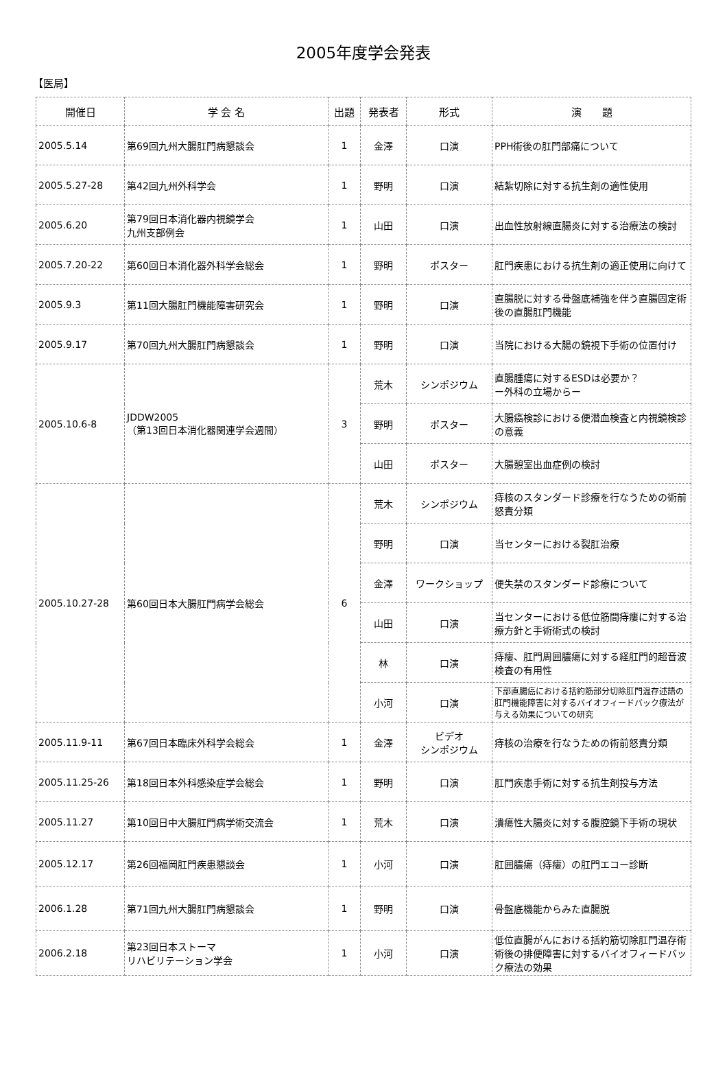2005年度学会発表
【医局】
| 開催日 | 学 会 名 | 出題 | 発表者 | 形式 | 演 題 |
| --- | --- | --- | --- | --- | --- |
| 2005.5.14 | 第69回九州大腸肛門病懇談会 | 1 | 金澤 | 口演 | PPH術後の肛門部痛について |
| 2005.5.27-28 | 第42回九州外科学会 | 1 | 野明 | 口演 | 結紮切除に対する抗生剤の適性使用 |
| 2005.6.20 | 第79回日本消化器内視鏡学会 九州支部例会 | 1 | 山田 | 口演 | 出血性放射線直腸炎に対する治療法の検討 |
| 2005.7.20-22 | 第60回日本消化器外科学会総会 | 1 | 野明 | ポスター | 肛門疾患における抗生剤の適正使用に向けて |
| 2005.9.3 | 第11回大腸肛門機能障害研究会 | 1 | 野明 | 口演 | 直腸脱に対する骨盤底補強を伴う直腸固定術後の直腸肛門機能 |
| 2005.9.17 | 第70回九州大腸肛門病懇談会 | 1 | 野明 | 口演 | 当院における大腸の鏡視下手術の位置付け |
| 2005.10.6-8 | JDDW2005 （第13回日本消化器関連学会週間） | 3 | 荒木 | シンポジウム | 直腸腫瘍に対するESDは必要か？ ー外科の立場からー |
| | | | 野明 | ポスター | 大腸癌検診における便潜血検査と内視鏡検診の意義 |
| | | | 山田 | ポスター | 大腸憩室出血症例の検討 |
| 2005.10.27-28 | 第60回日本大腸肛門病学会総会 | 6 | 荒木 | シンポジウム | 痔核のスタンダード診療を行なうための術前怒責分類 |
| | | | 野明 | 口演 | 当センターにおける裂肛治療 |
| | | | 金澤 | ワークショップ | 便失禁のスタンダード診療について |
| | | | 山田 | 口演 | 当センターにおける低位筋間痔瘻に対する治療方針と手術術式の検討 |
| | | | 林 | 口演 | 痔瘻、肛門周囲膿瘍に対する経肛門的超音波検査の有用性 |
| | | | 小河 | 口演 | 下部直腸癌における括約筋部分切除肛門温存述語の肛門機能障害に対するバイオフィードバック療法が与える効果についての研究 |
| 2005.11.9-11 | 第67回日本臨床外科学会総会 | 1 | 金澤 | ビデオ シンポジウム | 痔核の治療を行なうための術前怒責分類 |
| 2005.11.25-26 | 第18回日本外科感染症学会総会 | 1 | 野明 | 口演 | 肛門疾患手術に対する抗生剤投与方法 |
| 2005.11.27 | 第10回日中大腸肛門病学術交流会 | 1 | 荒木 | 口演 | 潰瘍性大腸炎に対する腹腔鏡下手術の現状 |
| 2005.12.17 | 第26回福岡肛門疾患懇談会 | 1 | 小河 | 口演 | 肛囲膿瘍（痔瘻）の肛門エコー診断 |
| 2006.1.28 | 第71回九州大腸肛門病懇談会 | 1 | 野明 | 口演 | 骨盤底機能からみた直腸脱 |
| 2006.2.18 | 第23回日本ストーマ リハビリテーション学会 | 1 | 小河 | 口演 | 低位直腸がんにおける括約筋切除肛門温存術術後の排便障害に対するバイオフィードバック療法の効果 |